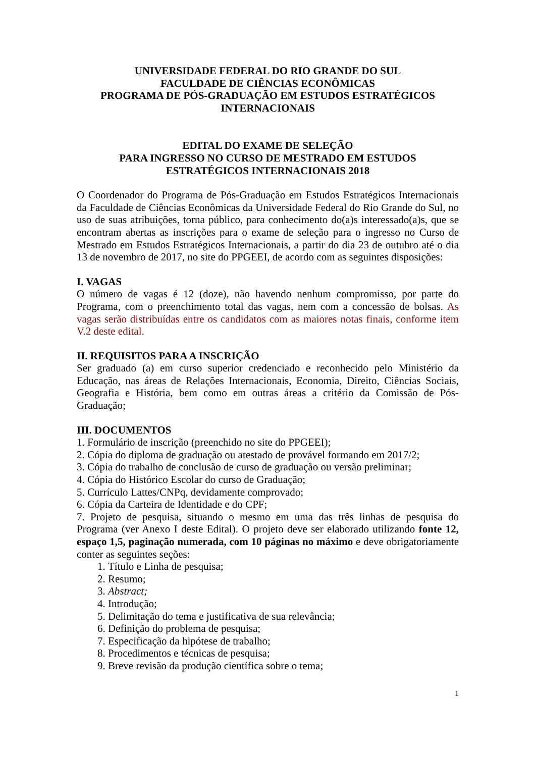UNIVERSIDADE FEDERAL DO RIO GRANDE DO SUL
FACULDADE DE CIÊNCIAS ECONÔMICAS
PROGRAMA DE PÓS-GRADUAÇÃO EM ESTUDOS ESTRATÉGICOS INTERNACIONAIS
EDITAL DO EXAME DE SELEÇÃO
PARA INGRESSO NO CURSO DE MESTRADO EM ESTUDOS ESTRATÉGICOS INTERNACIONAIS 2018
O Coordenador do Programa de Pós-Graduação em Estudos Estratégicos Internacionais da Faculdade de Ciências Econômicas da Universidade Federal do Rio Grande do Sul, no uso de suas atribuições, torna público, para conhecimento do(a)s interessado(a)s, que se encontram abertas as inscrições para o exame de seleção para o ingresso no Curso de Mestrado em Estudos Estratégicos Internacionais, a partir do dia 23 de outubro até o dia 13 de novembro de 2017, no site do PPGEEI, de acordo com as seguintes disposições:
I. VAGAS
O número de vagas é 12 (doze), não havendo nenhum compromisso, por parte do Programa, com o preenchimento total das vagas, nem com a concessão de bolsas. As vagas serão distribuídas entre os candidatos com as maiores notas finais, conforme item V.2 deste edital.
II. REQUISITOS PARA A INSCRIÇÃO
Ser graduado (a) em curso superior credenciado e reconhecido pelo Ministério da Educação, nas áreas de Relações Internacionais, Economia, Direito, Ciências Sociais, Geografia e História, bem como em outras áreas a critério da Comissão de Pós-Graduação;
III. DOCUMENTOS
1. Formulário de inscrição (preenchido no site do PPGEEI);
2. Cópia do diploma de graduação ou atestado de provável formando em 2017/2;
3. Cópia do trabalho de conclusão de curso de graduação ou versão preliminar;
4. Cópia do Histórico Escolar do curso de Graduação;
5. Currículo Lattes/CNPq, devidamente comprovado;
6. Cópia da Carteira de Identidade e do CPF;
7. Projeto de pesquisa, situando o mesmo em uma das três linhas de pesquisa do Programa (ver Anexo I deste Edital). O projeto deve ser elaborado utilizando fonte 12, espaço 1,5, paginação numerada, com 10 páginas no máximo e deve obrigatoriamente conter as seguintes seções:
1. Título e Linha de pesquisa;
2. Resumo;
3. Abstract;
4. Introdução;
5. Delimitação do tema e justificativa de sua relevância;
6. Definição do problema de pesquisa;
7. Especificação da hipótese de trabalho;
8. Procedimentos e técnicas de pesquisa;
9. Breve revisão da produção científica sobre o tema;
1